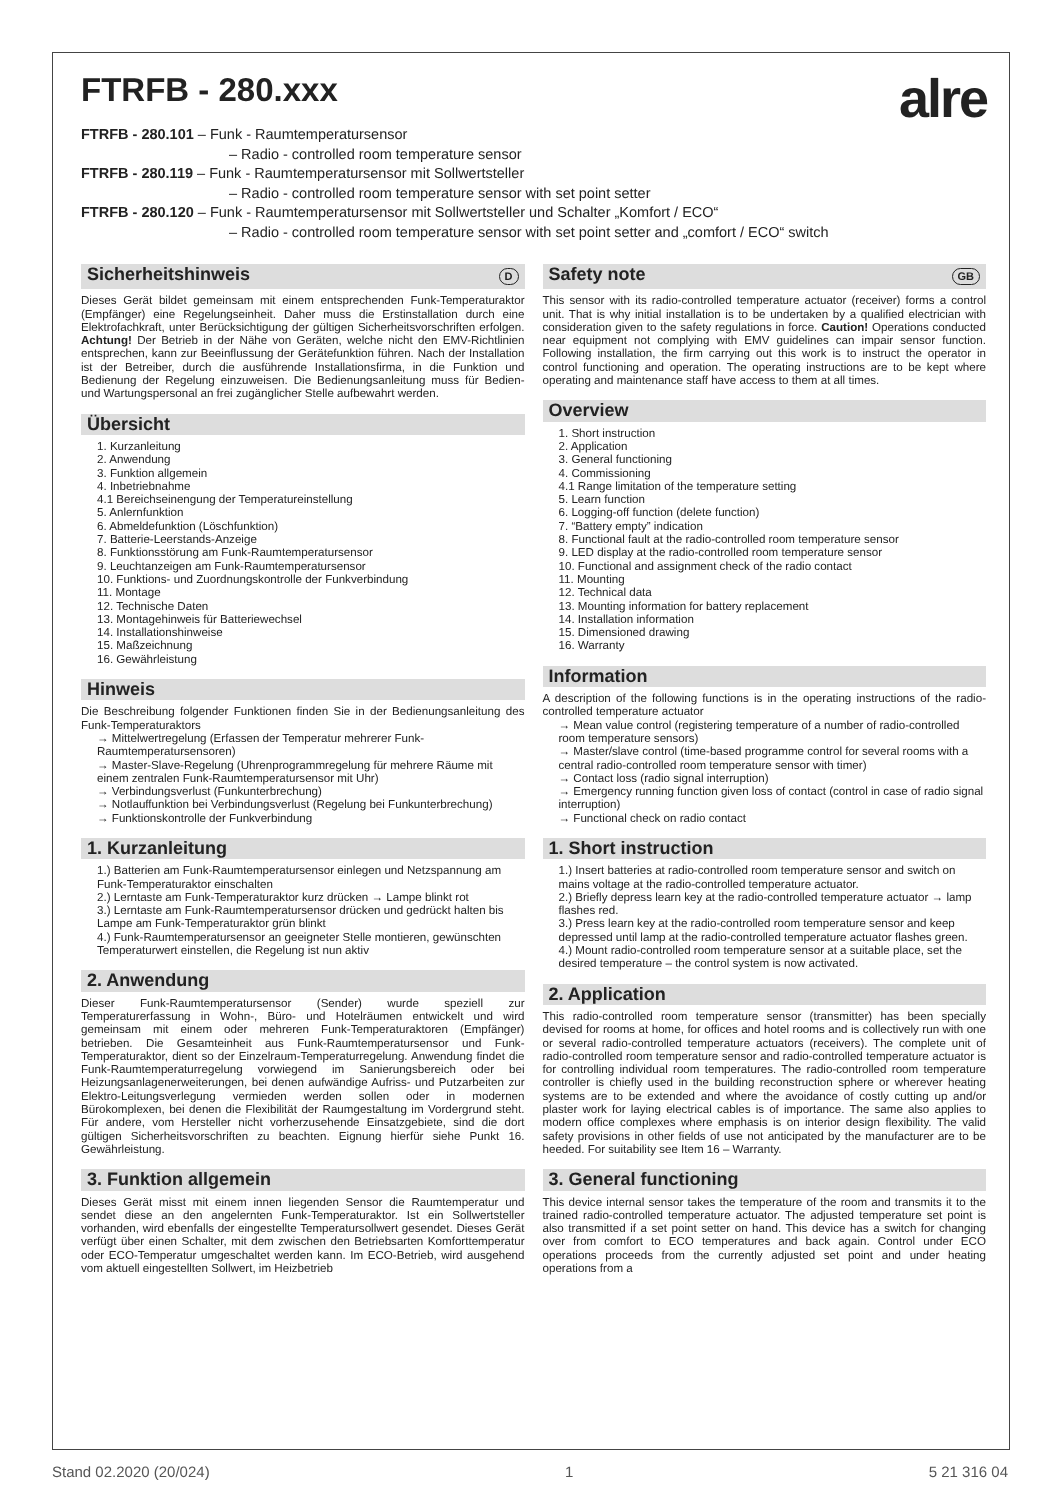FTRFB - 280.xxx
alre
FTRFB - 280.101 – Funk - Raumtemperatursensor
– Radio - controlled room temperature sensor
FTRFB - 280.119 – Funk - Raumtemperatursensor mit Sollwertsteller
– Radio - controlled room temperature sensor with set point setter
FTRFB - 280.120 – Funk - Raumtemperatursensor mit Sollwertsteller und Schalter „Komfort / ECO“
– Radio - controlled room temperature sensor with set point setter and „comfort / ECO“ switch
Sicherheitshinweis D
Dieses Gerät bildet gemeinsam mit einem entsprechenden Funk-Temperaturaktor (Empfänger) eine Regelungseinheit. Daher muss die Erstinstallation durch eine Elektrofachkraft, unter Berücksichtigung der gültigen Sicherheitsvorschriften erfolgen. Achtung! Der Betrieb in der Nähe von Geräten, welche nicht den EMV-Richtlinien entsprechen, kann zur Beeinflussung der Gerätefunktion führen. Nach der Installation ist der Betreiber, durch die ausführende Installationsfirma, in die Funktion und Bedienung der Regelung einzuweisen. Die Bedienungsanleitung muss für Bedien- und Wartungspersonal an frei zugänglicher Stelle aufbewahrt werden.
Übersicht
1. Kurzanleitung
2. Anwendung
3. Funktion allgemein
4. Inbetriebnahme
4.1 Bereichseinengung der Temperatureinstellung
5. Anlernfunktion
6. Abmeldefunktion (Löschfunktion)
7. Batterie-Leerstands-Anzeige
8. Funktionsstörung am Funk-Raumtemperatursensor
9. Leuchtanzeigen am Funk-Raumtemperatursensor
10. Funktions- und Zuordnungskontrolle der Funkverbindung
11. Montage
12. Technische Daten
13. Montagehinweis für Batteriewechsel
14. Installationshinweise
15. Maßzeichnung
16. Gewährleistung
Hinweis
Die Beschreibung folgender Funktionen finden Sie in der Bedienungsanleitung des Funk-Temperaturaktors
→ Mittelwertregelung (Erfassen der Temperatur mehrerer Funk-Raumtemperatursensoren)
→ Master-Slave-Regelung (Uhrenprogrammregelung für mehrere Räume mit einem zentralen Funk-Raumtemperatursensor mit Uhr)
→ Verbindungsverlust (Funkunterbrechung)
→ Notlauffunktion bei Verbindungsverlust (Regelung bei Funkunterbrechung)
→ Funktionskontrolle der Funkverbindung
1. Kurzanleitung
1.) Batterien am Funk-Raumtemperatursensor einlegen und Netzspannung am Funk-Temperaturaktor einschalten
2.) Lerntaste am Funk-Temperaturaktor kurz drücken → Lampe blinkt rot
3.) Lerntaste am Funk-Raumtemperatursensor drücken und gedrückt halten bis Lampe am Funk-Temperaturaktor grün blinkt
4.) Funk-Raumtemperatursensor an geeigneter Stelle montieren, gewünschten Temperaturwert einstellen, die Regelung ist nun aktiv
2. Anwendung
Dieser Funk-Raumtemperatursensor (Sender) wurde speziell zur Temperaturerfassung in Wohn-, Büro- und Hotelräumen entwickelt und wird gemeinsam mit einem oder mehreren Funk-Temperaturaktoren (Empfänger) betrieben. Die Gesamteinheit aus Funk-Raumtemperatursensor und Funk-Temperaturaktor, dient so der Einzelraum-Temperaturregelung. Anwendung findet die Funk-Raumtemperaturregelung vorwiegend im Sanierungsbereich oder bei Heizungsanlagenerweiterungen, bei denen aufwändige Aufriss- und Putzarbeiten zur Elektro-Leitungsverlegung vermieden werden sollen oder in modernen Bürokomplexen, bei denen die Flexibilität der Raumgestaltung im Vordergrund steht. Für andere, vom Hersteller nicht vorherzusehende Einsatzgebiete, sind die dort gültigen Sicherheitsvorschriften zu beachten. Eignung hierfür siehe Punkt 16. Gewährleistung.
3. Funktion allgemein
Dieses Gerät misst mit einem innen liegenden Sensor die Raumtemperatur und sendet diese an den angelernten Funk-Temperaturaktor. Ist ein Sollwertsteller vorhanden, wird ebenfalls der eingestellte Temperatursollwert gesendet. Dieses Gerät verfügt über einen Schalter, mit dem zwischen den Betriebsarten Komforttemperatur oder ECO-Temperatur umgeschaltet werden kann. Im ECO-Betrieb, wird ausgehend vom aktuell eingestellten Sollwert, im Heizbetrieb
Safety note GB
This sensor with its radio-controlled temperature actuator (receiver) forms a control unit. That is why initial installation is to be undertaken by a qualified electrician with consideration given to the safety regulations in force. Caution! Operations conducted near equipment not complying with EMV guidelines can impair sensor function. Following installation, the firm carrying out this work is to instruct the operator in control functioning and operation. The operating instructions are to be kept where operating and maintenance staff have access to them at all times.
Overview
1. Short instruction
2. Application
3. General functioning
4. Commissioning
4.1 Range limitation of the temperature setting
5. Learn function
6. Logging-off function (delete function)
7. “Battery empty” indication
8. Functional fault at the radio-controlled room temperature sensor
9. LED display at the radio-controlled room temperature sensor
10. Functional and assignment check of the radio contact
11. Mounting
12. Technical data
13. Mounting information for battery replacement
14. Installation information
15. Dimensioned drawing
16. Warranty
Information
A description of the following functions is in the operating instructions of the radio-controlled temperature actuator
→ Mean value control (registering temperature of a number of radio-controlled room temperature sensors)
→ Master/slave control (time-based programme control for several rooms with a central radio-controlled room temperature sensor with timer)
→ Contact loss (radio signal interruption)
→ Emergency running function given loss of contact (control in case of radio signal interruption)
→ Functional check on radio contact
1. Short instruction
1.) Insert batteries at radio-controlled room temperature sensor and switch on mains voltage at the radio-controlled temperature actuator.
2.) Briefly depress learn key at the radio-controlled temperature actuator → lamp flashes red.
3.) Press learn key at the radio-controlled room temperature sensor and keep depressed until lamp at the radio-controlled temperature actuator flashes green.
4.) Mount radio-controlled room temperature sensor at a suitable place, set the desired temperature – the control system is now activated.
2. Application
This radio-controlled room temperature sensor (transmitter) has been specially devised for rooms at home, for offices and hotel rooms and is collectively run with one or several radio-controlled temperature actuators (receivers). The complete unit of radio-controlled room temperature sensor and radio-controlled temperature actuator is for controlling individual room temperatures. The radio-controlled room temperature controller is chiefly used in the building reconstruction sphere or wherever heating systems are to be extended and where the avoidance of costly cutting up and/or plaster work for laying electrical cables is of importance. The same also applies to modern office complexes where emphasis is on interior design flexibility. The valid safety provisions in other fields of use not anticipated by the manufacturer are to be heeded. For suitability see Item 16 – Warranty.
3. General functioning
This device internal sensor takes the temperature of the room and transmits it to the trained radio-controlled temperature actuator. The adjusted temperature set point is also transmitted if a set point setter on hand. This device has a switch for changing over from comfort to ECO temperatures and back again. Control under ECO operations proceeds from the currently adjusted set point and under heating operations from a
Stand 02.2020 (20/024) 1 5 21 316 04